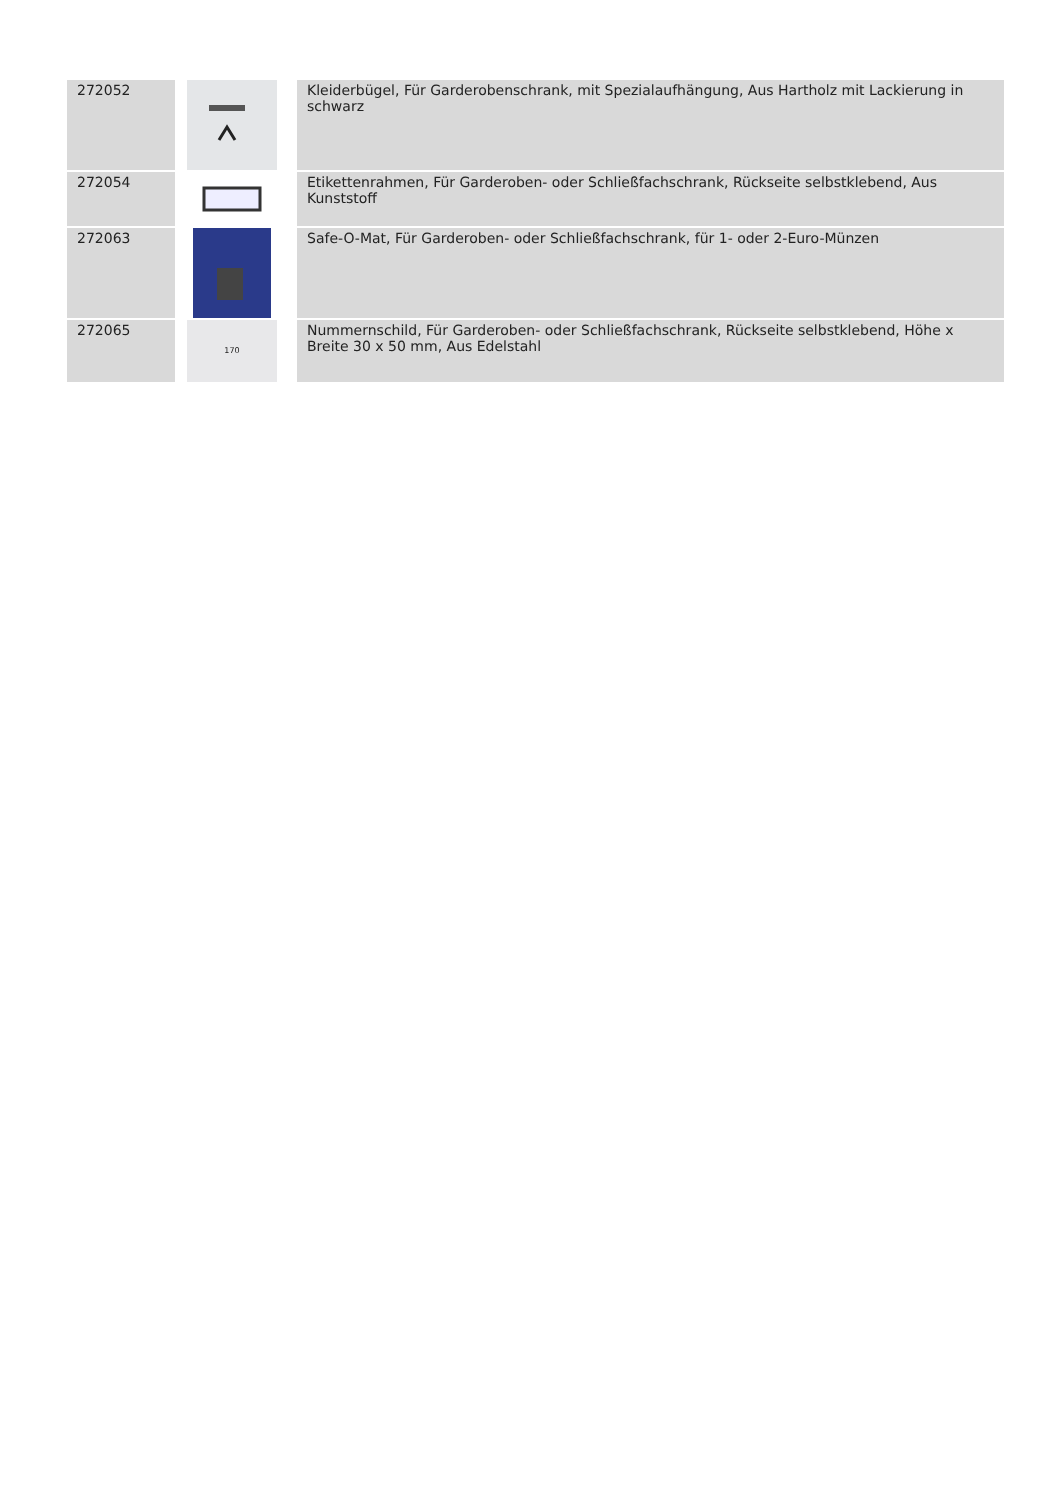| 272052 | | Kleiderbügel, Für Garderobenschrank, mit Spezialaufhängung, Aus Hartholz mit Lackierung in schwarz |
| 272054 | | Etikettenrahmen, Für Garderoben- oder Schließfachschrank, Rückseite selbstklebend, Aus Kunststoff |
| 272063 | | Safe-O-Mat, Für Garderoben- oder Schließfachschrank, für 1- oder 2-Euro-Münzen |
| 272065 | 170 | Nummernschild, Für Garderoben- oder Schließfachschrank, Rückseite selbstklebend, Höhe x Breite 30 x 50 mm, Aus Edelstahl |